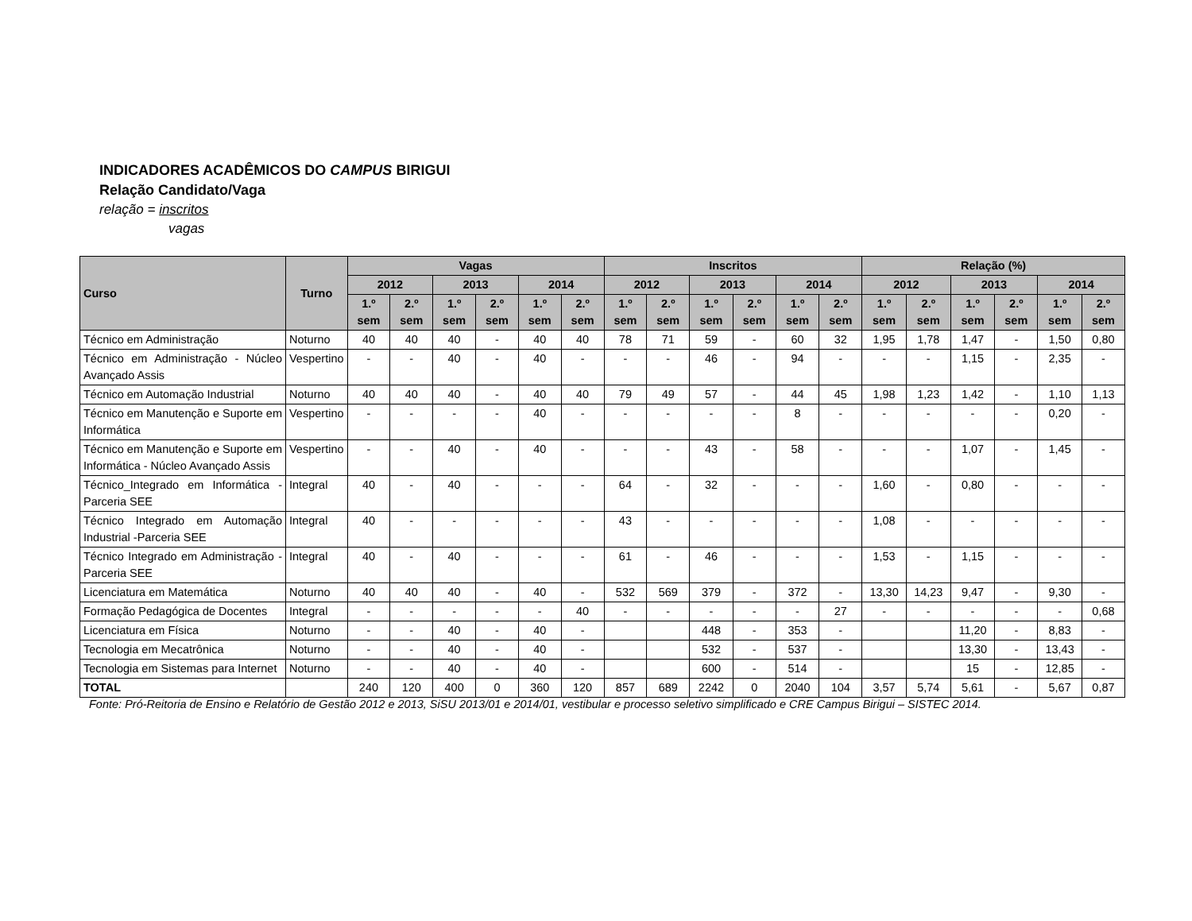INDICADORES ACADÊMICOS DO CAMPUS BIRIGUI
Relação Candidato/Vaga
relação = inscritos
vagas
| Curso | Turno | Vagas | | | | | | Inscritos | | | | | | Relação (%) | | | | | |
| --- | --- | --- | --- | --- | --- | --- | --- | --- | --- | --- | --- | --- | --- | --- | --- | --- | --- | --- | --- |
| | | 2012 | | 2013 | | 2014 | | 2012 | | 2013 | | 2014 | | 2012 | | 2013 | | 2014 | |
| | | 1.º sem | 2.º sem | 1.º sem | 2.º sem | 1.º sem | 2.º sem | 1.º sem | 2.º sem | 1.º sem | 2.º sem | 1.º sem | 2.º sem | 1.º sem | 2.º sem | 1.º sem | 2.º sem | 1.º sem | 2.º sem |
| Técnico em Administração | Noturno | 40 | 40 | 40 | - | 40 | 40 | 78 | 71 | 59 | - | 60 | 32 | 1,95 | 1,78 | 1,47 | - | 1,50 | 0,80 |
| Técnico em Administração - Núcleo Avançado Assis | Vespertino | - | - | 40 | - | 40 | - | - | - | 46 | - | 94 | - | - | - | 1,15 | - | 2,35 | - |
| Técnico em Automação Industrial | Noturno | 40 | 40 | 40 | - | 40 | 40 | 79 | 49 | 57 | - | 44 | 45 | 1,98 | 1,23 | 1,42 | - | 1,10 | 1,13 |
| Técnico em Manutenção e Suporte em Informática | Vespertino | - | - | - | - | 40 | - | - | - | - | - | 8 | - | - | - | - | - | 0,20 | - |
| Técnico em Manutenção e Suporte em Informática - Núcleo Avançado Assis | Vespertino | - | - | 40 | - | 40 | - | - | - | 43 | - | 58 | - | - | - | 1,07 | - | 1,45 | - |
| Técnico_Integrado em Informática - Parceria SEE | Integral | 40 | - | 40 | - | - | - | 64 | - | 32 | - | - | - | 1,60 | - | 0,80 | - | - | - |
| Técnico Integrado em Automação Industrial -Parceria SEE | Integral | 40 | - | - | - | - | - | 43 | - | - | - | - | - | 1,08 | - | - | - | - | - |
| Técnico Integrado em Administração - Parceria SEE | Integral | 40 | - | 40 | - | - | - | 61 | - | 46 | - | - | - | 1,53 | - | 1,15 | - | - | - |
| Licenciatura em Matemática | Noturno | 40 | 40 | 40 | - | 40 | - | 532 | 569 | 379 | - | 372 | - | 13,30 | 14,23 | 9,47 | - | 9,30 | - |
| Formação Pedagógica de Docentes | Integral | - | - | - | - | - | 40 | - | - | - | - | - | 27 | - | - | - | - | - | 0,68 |
| Licenciatura em Física | Noturno | - | - | 40 | - | 40 | - | | | 448 | - | 353 | - | | | 11,20 | - | 8,83 | - |
| Tecnologia em Mecatrônica | Noturno | - | - | 40 | - | 40 | - | | | 532 | - | 537 | - | | | 13,30 | - | 13,43 | - |
| Tecnologia em Sistemas para Internet | Noturno | - | - | 40 | - | 40 | - | | | 600 | - | 514 | - | | | 15 | - | 12,85 | - |
| TOTAL | | 240 | 120 | 400 | 0 | 360 | 120 | 857 | 689 | 2242 | 0 | 2040 | 104 | 3,57 | 5,74 | 5,61 | - | 5,67 | 0,87 |
Fonte: Pró-Reitoria de Ensino e Relatório de Gestão 2012 e 2013, SiSU 2013/01 e 2014/01, vestibular e processo seletivo simplificado e CRE Campus Birigui – SISTEC 2014.